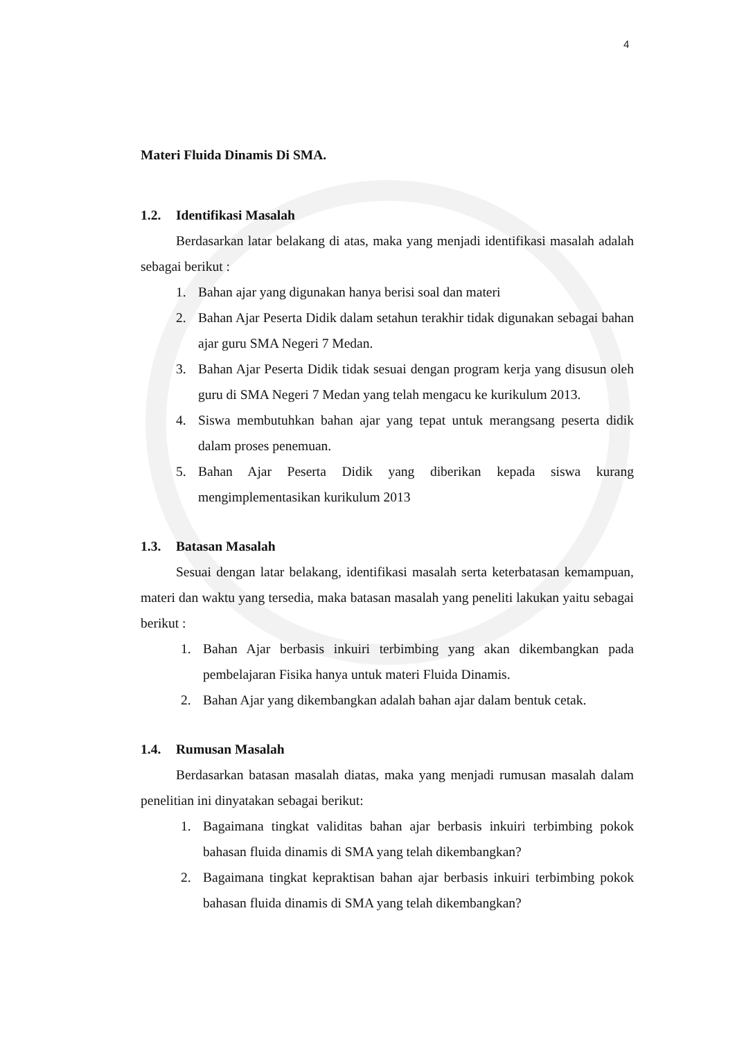4
Materi Fluida Dinamis Di SMA.
1.2. Identifikasi Masalah
Berdasarkan latar belakang di atas, maka yang menjadi identifikasi masalah adalah sebagai berikut :
1. Bahan ajar yang digunakan hanya berisi soal dan materi
2. Bahan Ajar Peserta Didik dalam setahun terakhir tidak digunakan sebagai bahan ajar guru SMA Negeri 7 Medan.
3. Bahan Ajar Peserta Didik tidak sesuai dengan program kerja yang disusun oleh guru di SMA Negeri 7 Medan yang telah mengacu ke kurikulum 2013.
4. Siswa membutuhkan bahan ajar yang tepat untuk merangsang peserta didik dalam proses penemuan.
5. Bahan Ajar Peserta Didik yang diberikan kepada siswa kurang mengimplementasikan kurikulum 2013
1.3. Batasan Masalah
Sesuai dengan latar belakang, identifikasi masalah serta keterbatasan kemampuan, materi dan waktu yang tersedia, maka batasan masalah yang peneliti lakukan yaitu sebagai berikut :
1. Bahan Ajar berbasis inkuiri terbimbing yang akan dikembangkan pada pembelajaran Fisika hanya untuk materi Fluida Dinamis.
2. Bahan Ajar yang dikembangkan adalah bahan ajar dalam bentuk cetak.
1.4. Rumusan Masalah
Berdasarkan batasan masalah diatas, maka yang menjadi rumusan masalah dalam penelitian ini dinyatakan sebagai berikut:
1. Bagaimana tingkat validitas bahan ajar berbasis inkuiri terbimbing pokok bahasan fluida dinamis di SMA yang telah dikembangkan?
2. Bagaimana tingkat kepraktisan bahan ajar berbasis inkuiri terbimbing pokok bahasan fluida dinamis di SMA yang telah dikembangkan?